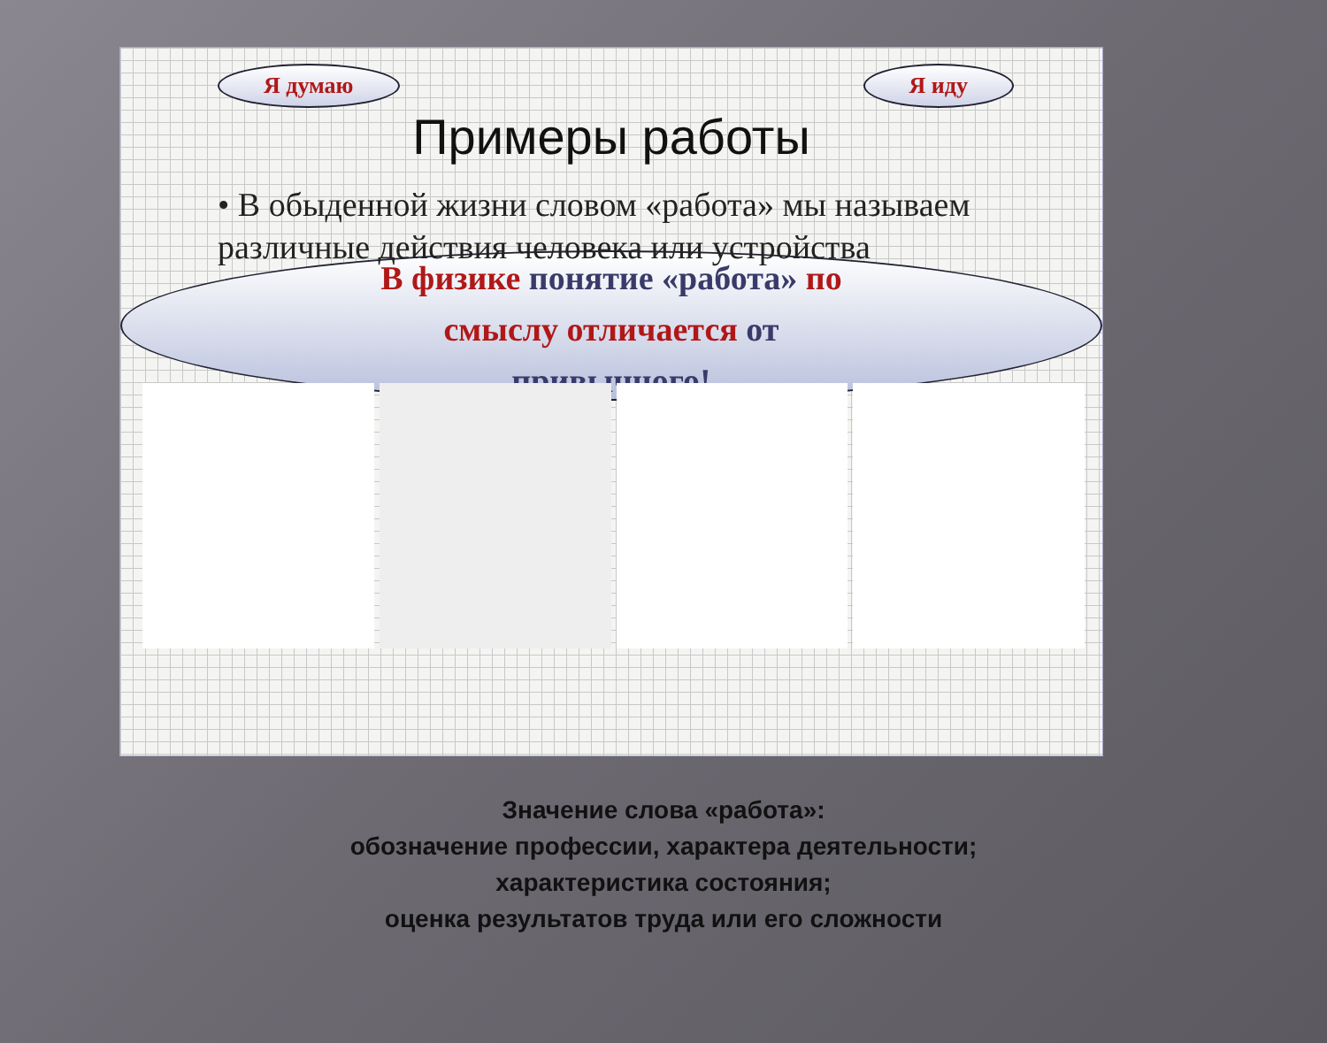Я думаю Я иду
Примеры работы
• В обыденной жизни словом «работа» мы называем различные действия человека или устройства
В физике понятие «работа» по
смыслу отличается от
привычного!
Значение слова «работа»:
обозначение профессии, характера деятельности;
характеристика состояния;
оценка результатов труда или его сложности